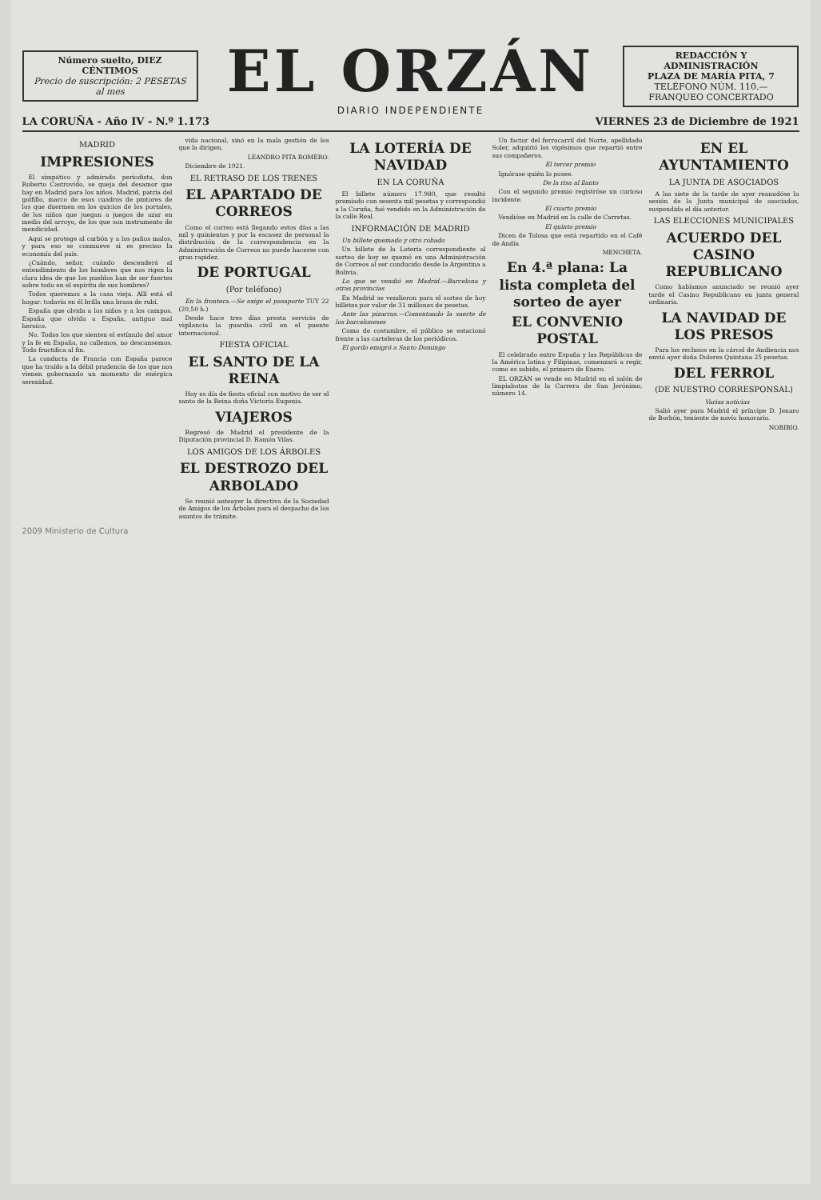Número suelto, DIEZ CÉNTIMOS
Precio de suscripción: 2 PESETAS al mes
EL ORZÁN
DIARIO INDEPENDIENTE
REDACCIÓN Y ADMINISTRACIÓN
PLAZA DE MARÍA PITA, 7
TELÉFONO NÚM. 110.—FRANQUEO CONCERTADO
LA CORUÑA - Año IV - N.º 1.173 VIERNES 23 de Diciembre de 1921
MADRID
IMPRESIONES
El simpático y admirado periodista, don Roberto Castrovido, se queja del desamor que hay en Madrid para los niños. Madrid, patria del golfillo, marco de esos cuadros de pintores de los que duermen en los quicios de los portales, de los niños que juegan a juegos de azar en medio del arroyo, de los que son instrumento de mendicidad.
Aquí se protege al carbón y a los paños malos, y para eso se conmueve si es preciso la economía del país.
¿Cuándo, señor, cuándo descenderá al entendimiento de los hombres que nos rigen la clara idea de que los pueblos han de ser fuertes sobre todo en el espíritu de sus hombres?
Todos queremos a la casa vieja. Allí está el hogar: todavía en él brilla una brasa de rubí.
España que olvida a los niños y a los campos. España que olvida a España, antiguo mal heroico.
No. Todos los que sienten el estímulo del amor y la fe en España, no callemos, no descansemos. Todo fructifica al fin.
La conducta de Francia con España parece que ha traído a la débil prudencia de los que nos vienen gobernando un momento de enérgica serenidad.
vida nacional, sinó en la mala gestión de los que la dirigen.
LEANDRO PITA ROMERO.
Diciembre de 1921.
EL RETRASO DE LOS TRENES
EL APARTADO DE CORREOS
Como el correo está llegando estos días a las mil y quinientas y por la escasez de personal la distribución de la correspondencia en la Administración de Correos no puede hacerse con gran rapidez.
DE PORTUGAL
(Por teléfono)
En la frontera.—Se exige el pasaporte TUY 22 (20,50 h.)
Desde hace tres días presta servicio de vigilancia la guardia civil en el puente internacional.
FIESTA OFICIAL
EL SANTO DE LA REINA
Hoy es día de fiesta oficial con motivo de ser el santo de la Reina doña Victoria Eugenia.
VIAJEROS
Regresó de Madrid el presidente de la Diputación provincial D. Ramón Vilas.
LOS AMIGOS DE LOS ÁRBOLES
EL DESTROZO DEL ARBOLADO
Se reunió anteayer la directiva de la Sociedad de Amigos de los Árboles para el despacho de los asuntos de trámite.
LA LOTERÍA DE NAVIDAD
EN LA CORUÑA
El billete número 17.980, que resultó premiado con sesenta mil pesetas y correspondió a la Coruña, fué vendido en la Administración de la calle Real.
INFORMACIÓN DE MADRID
Un billete quemado y otro robado
Un billete de la Lotería correspondiente al sorteo de hoy se quemó en una Administración de Correos al ser conducido desde la Argentina a Bolivia.
Lo que se vendió en Madrid.—Barcelona y otras provincias
En Madrid se vendieron para el sorteo de hoy billetes por valor de 31 millones de pesetas.
Ante las pizarras.—Comentando la suerte de los barceloneses
Como de costumbre, el público se estacionó frente a las carteleras de los periódicos.
El gordo emigró a Santo Domingo
Un factor del ferrocarril del Norte, apellidado Soler, adquirió los vigésimos que repartió entre sus compañeros.
El tercer premio
Ignórase quién lo posee.
De la risa al llanto
Con el segundo premio registróse un curioso incidente.
El cuarto premio
Vendióse en Madrid en la calle de Carretas.
El quinto premio
Dicen de Tolosa que está repartido en el Café de Andía.
MENCHETA.
En 4.ª plana: La lista completa del sorteo de ayer
EL CONVENIO POSTAL
El celebrado entre España y las Repúblicas de la América latina y Filipinas, comenzará a regir, como es sabido, el primero de Enero.
EL ORZÁN se vende en Madrid en el salón de limpiabotas de la Carrera de San Jerónimo, número 14.
EN EL AYUNTAMIENTO
LA JUNTA DE ASOCIADOS
A las siete de la tarde de ayer reanudóse la sesión de la Junta municipal de asociados, suspendida el día anterior.
LAS ELECCIONES MUNICIPALES
ACUERDO DEL CASINO REPUBLICANO
Como habíamos anunciado se reunió ayer tarde el Casino Republicano en junta general ordinaria.
LA NAVIDAD DE LOS PRESOS
Para los reclusos en la cárcel de Audiencia nos envió ayer doña Dolores Quintana 25 pesetas.
DEL FERROL
(DE NUESTRO CORRESPONSAL)
Varias noticias
Salió ayer para Madrid el príncipe D. Jenaro de Borbón, teniente de navío honorario.
NOBIBIO.
2009 Ministerio de Cultura